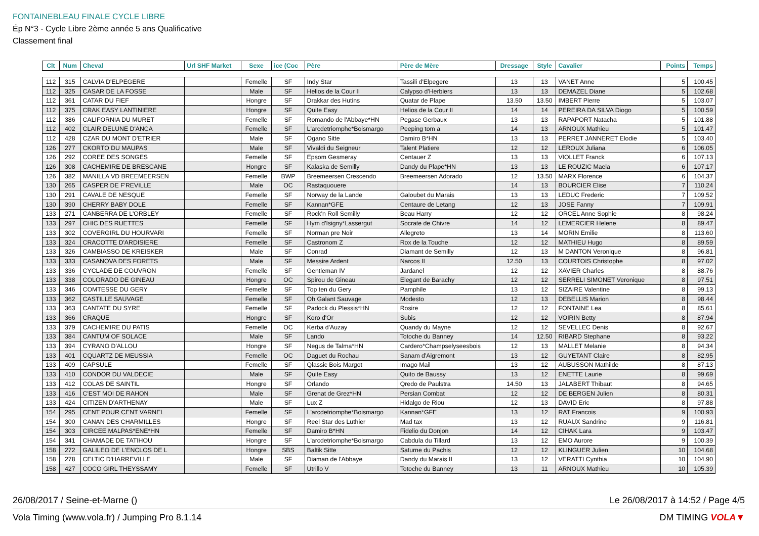FONTAINEBLEAU FINALE CYCLE LIBRE
Ép N°3 - Cycle Libre 2ème année 5 ans Qualificative
Classement final
| Clt | Num | Cheval | Url SHF Market | Sexe | ice (Coc | Père | Père de Mère | Dressage | Style | Cavalier | Points | Temps |
| --- | --- | --- | --- | --- | --- | --- | --- | --- | --- | --- | --- | --- |
| 112 | 315 | CALVIA D'ELPEGERE | | Femelle | SF | Indy Star | Tassili d'Elpegere | 13 | 13 | VANET Anne | 5 | 100.45 |
| 112 | 325 | CASAR DE LA FOSSE | | Male | SF | Helios de la Cour II | Calypso d'Herbiers | 13 | 13 | DEMAZEL Diane | 5 | 102.68 |
| 112 | 361 | CATAR DU FIEF | | Hongre | SF | Drakkar des Hutins | Quatar de Plape | 13.50 | 13.50 | IMBERT Pierre | 5 | 103.07 |
| 112 | 375 | CRAK EASY LANTINIERE | | Hongre | SF | Quite Easy | Helios de la Cour II | 14 | 14 | PEREIRA DA SILVA Diogo | 5 | 100.59 |
| 112 | 386 | CALIFORNIA DU MURET | | Femelle | SF | Romando de l'Abbaye*HN | Pegase Gerbaux | 13 | 13 | RAPAPORT Natacha | 5 | 101.88 |
| 112 | 402 | CLAIR DELUNE D'ANCA | | Femelle | SF | L'arcdetriomphe*Boismargo | Peeping tom a | 14 | 13 | ARNOUX Mathieu | 5 | 101.47 |
| 112 | 428 | CZAR DU MONT D'ETRIER | | Male | SF | Ogano Sitte | Damiro B*HN | 13 | 13 | PERRET JANNERET Elodie | 5 | 103.40 |
| 126 | 277 | CKORTO DU MAUPAS | | Male | SF | Vivaldi du Seigneur | Talent Platiere | 12 | 12 | LEROUX Juliana | 6 | 106.05 |
| 126 | 292 | COREE DES SONGES | | Femelle | SF | Epsom Gesmeray | Centauer Z | 13 | 13 | VIOLLET Franck | 6 | 107.13 |
| 126 | 308 | CACHEMIRE DE BRESCANE | | Hongre | SF | Kalaska de Semilly | Dandy du Plape*HN | 13 | 13 | LE ROUZIC Maela | 6 | 107.17 |
| 126 | 382 | MANILLA VD BREEMEERSEN | | Femelle | BWP | Breemeersen Crescendo | Breemeersen Adorado | 12 | 13.50 | MARX Florence | 6 | 104.37 |
| 130 | 265 | CASPER DE F'REVILLE | | Male | OC | Rastaquouere | | 14 | 13 | BOURCIER Elise | 7 | 110.24 |
| 130 | 291 | CAVALE DE NESQUE | | Femelle | SF | Norway de la Lande | Galoubet du Marais | 13 | 13 | LEDUC Frederic | 7 | 109.52 |
| 130 | 390 | CHERRY BABY DOLE | | Femelle | SF | Kannan*GFE | Centaure de Letang | 12 | 13 | JOSE Fanny | 7 | 109.91 |
| 133 | 271 | CANBERRA DE L'ORBLEY | | Femelle | SF | Rock'n Roll Semilly | Beau Harry | 12 | 12 | ORCEL Anne Sophie | 8 | 98.24 |
| 133 | 297 | CHIC DES RUETTES | | Femelle | SF | Hym d'Isigny*Lassergut | Socrate de Chivre | 14 | 12 | LEMERCIER Helene | 8 | 89.47 |
| 133 | 302 | COVERGIRL DU HOURVARI | | Femelle | SF | Norman pre Noir | Allegreto | 13 | 14 | MORIN Emilie | 8 | 113.60 |
| 133 | 324 | CRACOTTE D'ARDISIERE | | Femelle | SF | Castronom Z | Rox de la Touche | 12 | 12 | MATHIEU Hugo | 8 | 89.59 |
| 133 | 326 | CAMBIASSO DE KREISKER | | Male | SF | Conrad | Diamant de Semilly | 12 | 13 | M DANTON Veronique | 8 | 96.81 |
| 133 | 333 | CASANOVA DES FORETS | | Male | SF | Messire Ardent | Narcos II | 12.50 | 13 | COURTOIS Christophe | 8 | 97.02 |
| 133 | 336 | CYCLADE DE COUVRON | | Femelle | SF | Gentleman IV | Jardanel | 12 | 12 | XAVIER Charles | 8 | 88.76 |
| 133 | 338 | COLORADO DE GINEAU | | Hongre | OC | Spirou de Gineau | Elegant de Barachy | 12 | 12 | SERRELI SIMONET Veronique | 8 | 97.51 |
| 133 | 346 | COMTESSE DU GERY | | Femelle | SF | Top ten du Gery | Pamphile | 13 | 12 | SIZAIRE Valentine | 8 | 99.13 |
| 133 | 362 | CASTILLE SAUVAGE | | Femelle | SF | Oh Galant Sauvage | Modesto | 12 | 13 | DEBELLIS Marion | 8 | 98.44 |
| 133 | 363 | CANTATE DU SYRE | | Femelle | SF | Padock du Plessis*HN | Rosire | 12 | 12 | FONTAINE Lea | 8 | 85.61 |
| 133 | 366 | CRAQUE | | Hongre | SF | Koro d'Or | Subis | 12 | 12 | VOIRIN Betty | 8 | 87.94 |
| 133 | 379 | CACHEMIRE DU PATIS | | Femelle | OC | Kerba d'Auzay | Quandy du Mayne | 12 | 12 | SEVELLEC Denis | 8 | 92.67 |
| 133 | 384 | CANTUM OF SOLACE | | Male | SF | Lando | Totoche du Banney | 14 | 12.50 | RIBARD Stephane | 8 | 93.22 |
| 133 | 394 | CYRANO D'ALLOU | | Hongre | SF | Negus de Talma*HN | Cardero*Champselyseesbois | 12 | 13 | MALLET Melanie | 8 | 94.34 |
| 133 | 401 | CQUARTZ DE MEUSSIA | | Femelle | OC | Daguet du Rochau | Sanam d'Aigremont | 13 | 12 | GUYETANT Claire | 8 | 82.95 |
| 133 | 409 | CAPSULE | | Femelle | SF | Qlassic Bois Margot | Imago Mail | 13 | 12 | AUBUSSON Mathilde | 8 | 87.13 |
| 133 | 410 | CONDOR DU VALDECIE | | Male | SF | Quite Easy | Quito de Baussy | 13 | 12 | ENETTE Laurie | 8 | 99.69 |
| 133 | 412 | COLAS DE SAINTIL | | Hongre | SF | Orlando | Qredo de Paulstra | 14.50 | 13 | JALABERT Thibaut | 8 | 94.65 |
| 133 | 416 | C'EST MOI DE RAHON | | Male | SF | Grenat de Grez*HN | Persian Combat | 12 | 12 | DE BERGEN Julien | 8 | 80.31 |
| 133 | 424 | CITIZEN D'ARTHENAY | | Male | SF | Lux Z | Hidalgo de Riou | 12 | 13 | DAVID Eric | 8 | 97.88 |
| 154 | 295 | CENT POUR CENT VARNEL | | Femelle | SF | L'arcdetriomphe*Boismargo | Kannan*GFE | 13 | 12 | RAT Francois | 9 | 100.93 |
| 154 | 300 | CANAN DES CHARMILLES | | Hongre | SF | Reel Star des Luthier | Mad tax | 13 | 12 | RUAUX Sandrine | 9 | 116.81 |
| 154 | 303 | CIRCEE MALPAS*ENE*HN | | Femelle | SF | Damiro B*HN | Fidelio du Donjon | 14 | 12 | CIHAK Lara | 9 | 103.47 |
| 154 | 341 | CHAMADE DE TATIHOU | | Hongre | SF | L'arcdetriomphe*Boismargo | Cabdula du Tillard | 13 | 12 | EMO Aurore | 9 | 100.39 |
| 158 | 272 | GALILEO DE L'ENCLOS DE L | | Hongre | SBS | Baltik Sitte | Saturne du Pachis | 12 | 12 | KLINGUER Julien | 10 | 104.68 |
| 158 | 278 | CELTIC D'HARREVILLE | | Male | SF | Diaman de l'Abbaye | Dandy du Marais II | 13 | 12 | VERATTI Cynthia | 10 | 104.90 |
| 158 | 427 | COCO GIRL THEYSSAMY | | Femelle | SF | Utrillo V | Totoche du Banney | 13 | 11 | ARNOUX Mathieu | 10 | 105.39 |
26/08/2017 / Seine-et-Marne () Le 26/08/2017 à 14:52 / Page 4/5
Vola Timing (www.vola.fr) / Jumping Pro 8.1.14 DM TIMING VOLA▼